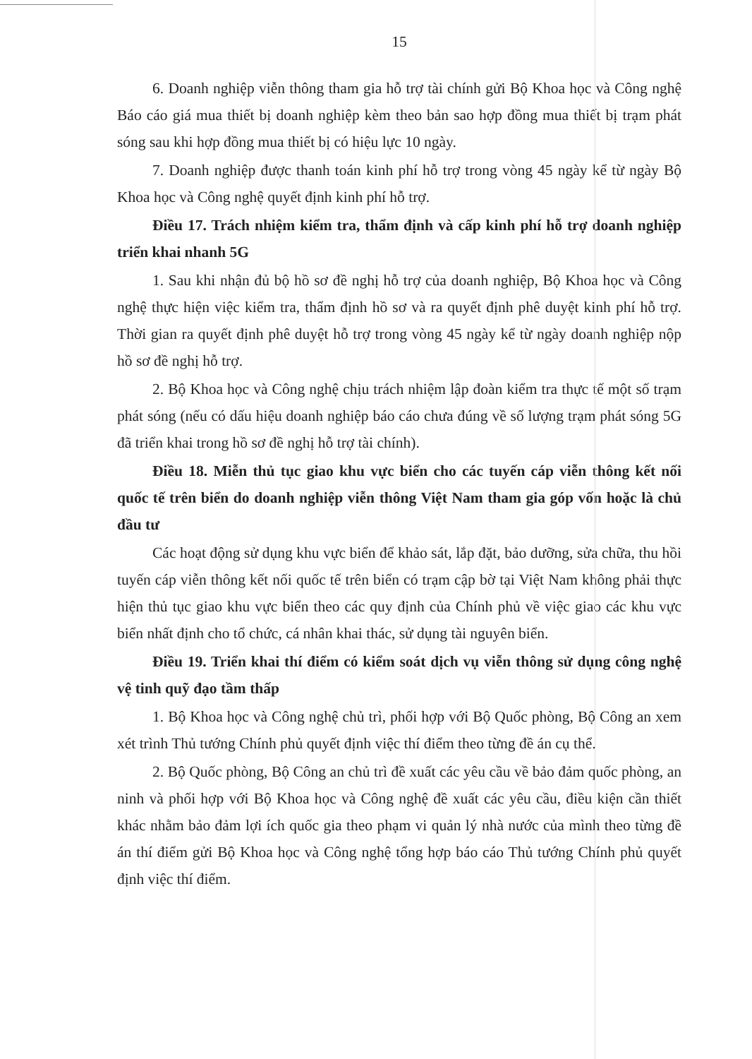15
6. Doanh nghiệp viễn thông tham gia hỗ trợ tài chính gửi Bộ Khoa học và Công nghệ Báo cáo giá mua thiết bị doanh nghiệp kèm theo bản sao hợp đồng mua thiết bị trạm phát sóng sau khi hợp đồng mua thiết bị có hiệu lực 10 ngày.
7. Doanh nghiệp được thanh toán kinh phí hỗ trợ trong vòng 45 ngày kể từ ngày Bộ Khoa học và Công nghệ quyết định kinh phí hỗ trợ.
Điều 17. Trách nhiệm kiểm tra, thẩm định và cấp kinh phí hỗ trợ doanh nghiệp triển khai nhanh 5G
1. Sau khi nhận đủ bộ hồ sơ đề nghị hỗ trợ của doanh nghiệp, Bộ Khoa học và Công nghệ thực hiện việc kiểm tra, thẩm định hồ sơ và ra quyết định phê duyệt kinh phí hỗ trợ. Thời gian ra quyết định phê duyệt hỗ trợ trong vòng 45 ngày kể từ ngày doanh nghiệp nộp hồ sơ đề nghị hỗ trợ.
2. Bộ Khoa học và Công nghệ chịu trách nhiệm lập đoàn kiểm tra thực tế một số trạm phát sóng (nếu có dấu hiệu doanh nghiệp báo cáo chưa đúng về số lượng trạm phát sóng 5G đã triển khai trong hồ sơ đề nghị hỗ trợ tài chính).
Điều 18. Miễn thủ tục giao khu vực biển cho các tuyến cáp viễn thông kết nối quốc tế trên biển do doanh nghiệp viễn thông Việt Nam tham gia góp vốn hoặc là chủ đầu tư
Các hoạt động sử dụng khu vực biển để khảo sát, lắp đặt, bảo dưỡng, sửa chữa, thu hồi tuyến cáp viễn thông kết nối quốc tế trên biển có trạm cập bờ tại Việt Nam không phải thực hiện thủ tục giao khu vực biển theo các quy định của Chính phủ về việc giao các khu vực biển nhất định cho tổ chức, cá nhân khai thác, sử dụng tài nguyên biển.
Điều 19. Triển khai thí điểm có kiểm soát dịch vụ viễn thông sử dụng công nghệ vệ tinh quỹ đạo tầm thấp
1. Bộ Khoa học và Công nghệ chủ trì, phối hợp với Bộ Quốc phòng, Bộ Công an xem xét trình Thủ tướng Chính phủ quyết định việc thí điểm theo từng đề án cụ thể.
2. Bộ Quốc phòng, Bộ Công an chủ trì đề xuất các yêu cầu về bảo đảm quốc phòng, an ninh và phối hợp với Bộ Khoa học và Công nghệ đề xuất các yêu cầu, điều kiện cần thiết khác nhằm bảo đảm lợi ích quốc gia theo phạm vi quản lý nhà nước của mình theo từng đề án thí điểm gửi Bộ Khoa học và Công nghệ tổng hợp báo cáo Thủ tướng Chính phủ quyết định việc thí điểm.